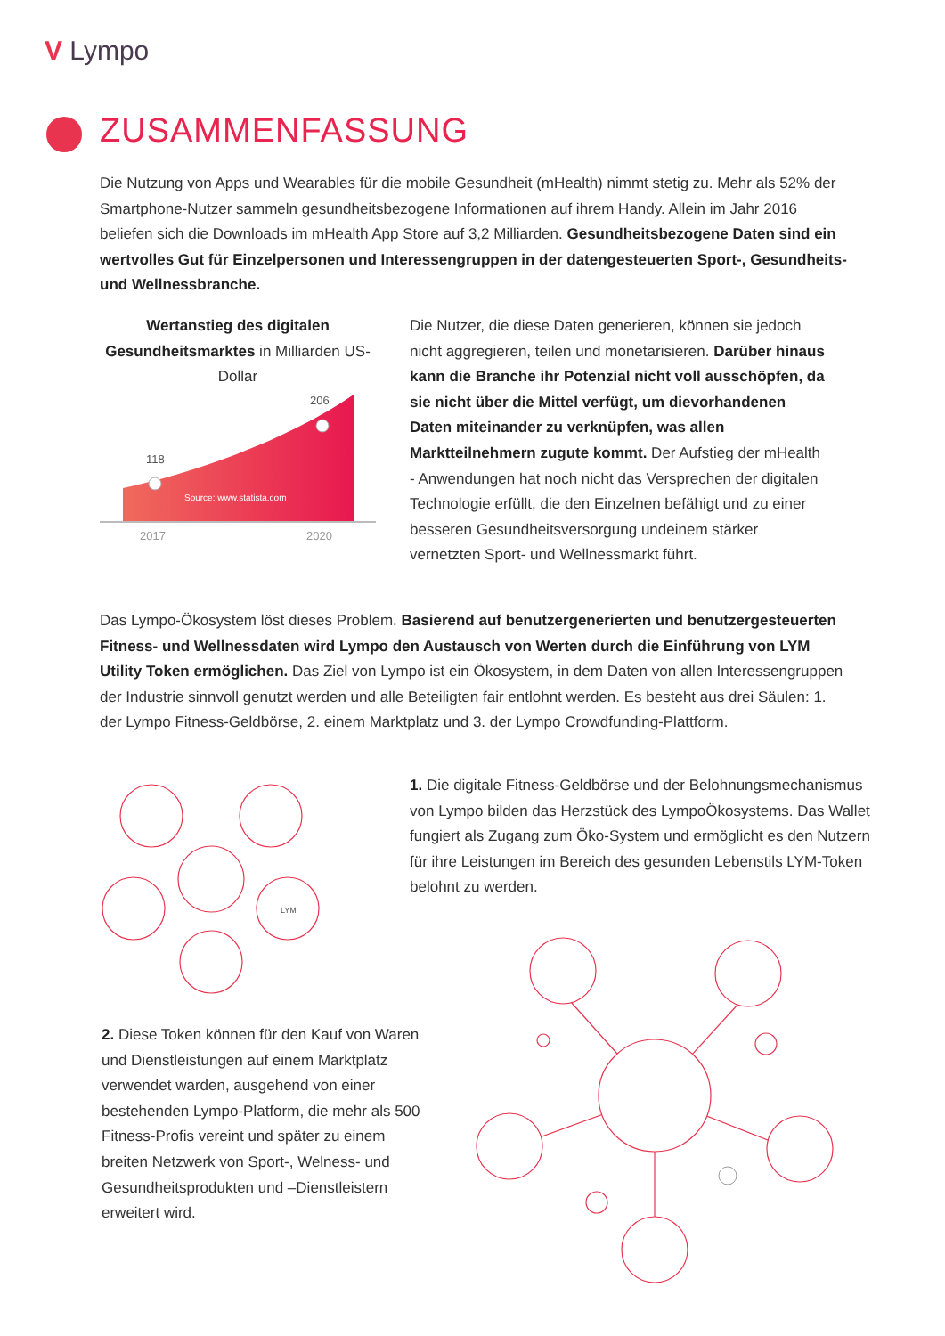V Lympo
ZUSAMMENFASSUNG
Die Nutzung von Apps und Wearables für die mobile Gesundheit (mHealth) nimmt stetig zu. Mehr als 52% der Smartphone-Nutzer sammeln gesundheitsbezogene Informationen auf ihrem Handy. Allein im Jahr 2016 beliefen sich die Downloads im mHealth App Store auf 3,2 Milliarden. Gesundheitsbezogene Daten sind ein wertvolles Gut für Einzelpersonen und Interessengruppen in der datengesteuerten Sport-, Gesundheits- und Wellnessbranche.
Wertanstieg des digitalen Gesundheitsmarktes in Milliarden US-Dollar
118
206
Source: www.statista.com
2017
2020
Die Nutzer, die diese Daten generieren, können sie jedoch nicht aggregieren, teilen und monetarisieren. Darüber hinaus kann die Branche ihr Potenzial nicht voll ausschöpfen, da sie nicht über die Mittel verfügt, um dievorhandenen Daten miteinander zu verknüpfen, was allen Marktteilnehmern zugute kommt. Der Aufstieg der mHealth - Anwendungen hat noch nicht das Versprechen der digitalen Technologie erfüllt, die den Einzelnen befähigt und zu einer besseren Gesundheitsversorgung undeinem stärker vernetzten Sport- und Wellnessmarkt führt.
Das Lympo-Ökosystem löst dieses Problem. Basierend auf benutzergenerierten und benutzergesteuerten Fitness- und Wellnessdaten wird Lympo den Austausch von Werten durch die Einführung von LYM Utility Token ermöglichen. Das Ziel von Lympo ist ein Ökosystem, in dem Daten von allen Interessengruppen der Industrie sinnvoll genutzt werden und alle Beteiligten fair entlohnt werden. Es besteht aus drei Säulen: 1. der Lympo Fitness-Geldbörse, 2. einem Marktplatz und 3. der Lympo Crowdfunding-Plattform.
LYM
1. Die digitale Fitness-Geldbörse und der Belohnungsmechanismus von Lympo bilden das Herzstück des LympoÖkosystems. Das Wallet fungiert als Zugang zum Öko-System und ermöglicht es den Nutzern für ihre Leistungen im Bereich des gesunden Lebenstils LYM-Token belohnt zu werden.
2. Diese Token können für den Kauf von Waren und Dienstleistungen auf einem Marktplatz verwendet warden, ausgehend von einer bestehenden Lympo-Platform, die mehr als 500 Fitness-Profis vereint und später zu einem breiten Netzwerk von Sport-, Welness- und Gesundheitsprodukten und –Dienstleistern erweitert wird.